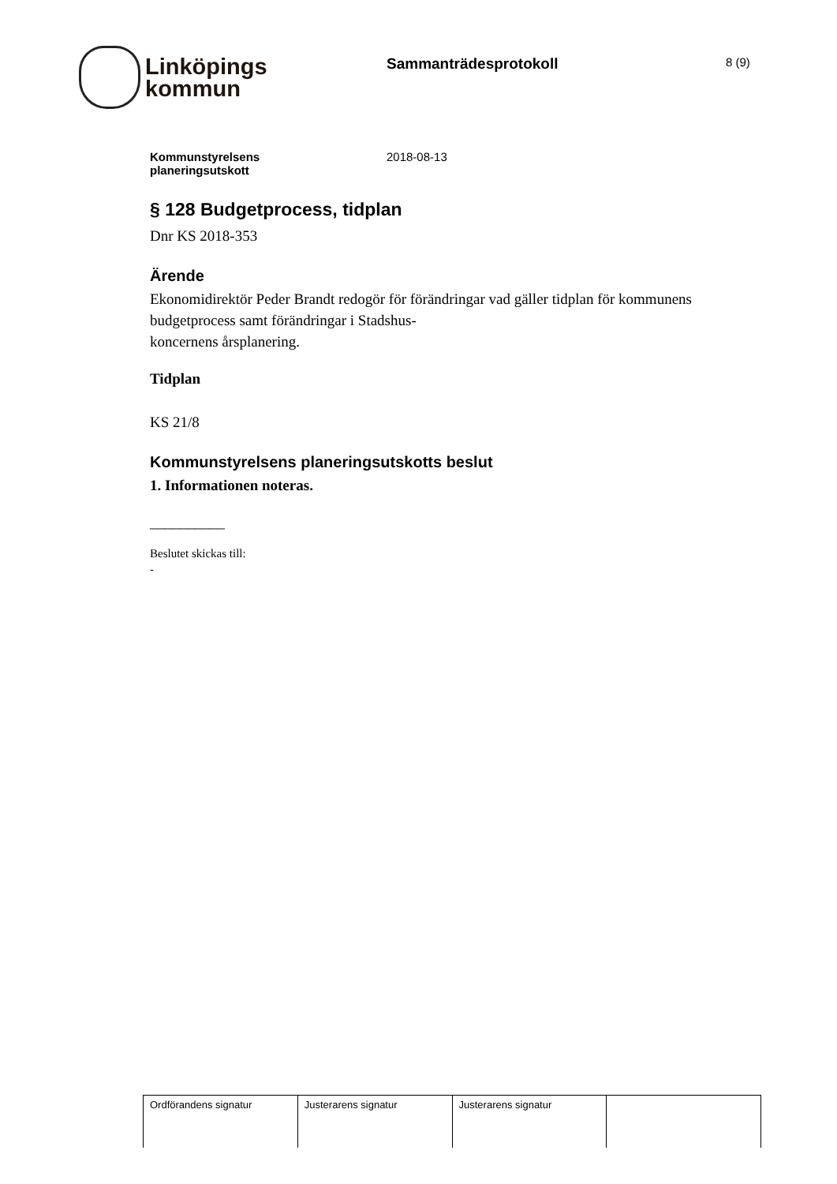Linköpings
kommun
Sammanträdesprotokoll
8 (9)
Kommunstyrelsens
planeringsutskott
2018-08-13
§ 128 Budgetprocess, tidplan
Dnr KS 2018-353
Ärende
Ekonomidirektör Peder Brandt redogör för förändringar vad gäller tidplan för kommunens budgetprocess samt förändringar i Stadshus-
koncernens årsplanering.
Tidplan
KS 21/8
Kommunstyrelsens planeringsutskotts beslut
1. Informationen noteras.
__________
Beslutet skickas till:
-
| Ordförandens signatur | Justerarens signatur | Justerarens signatur | |